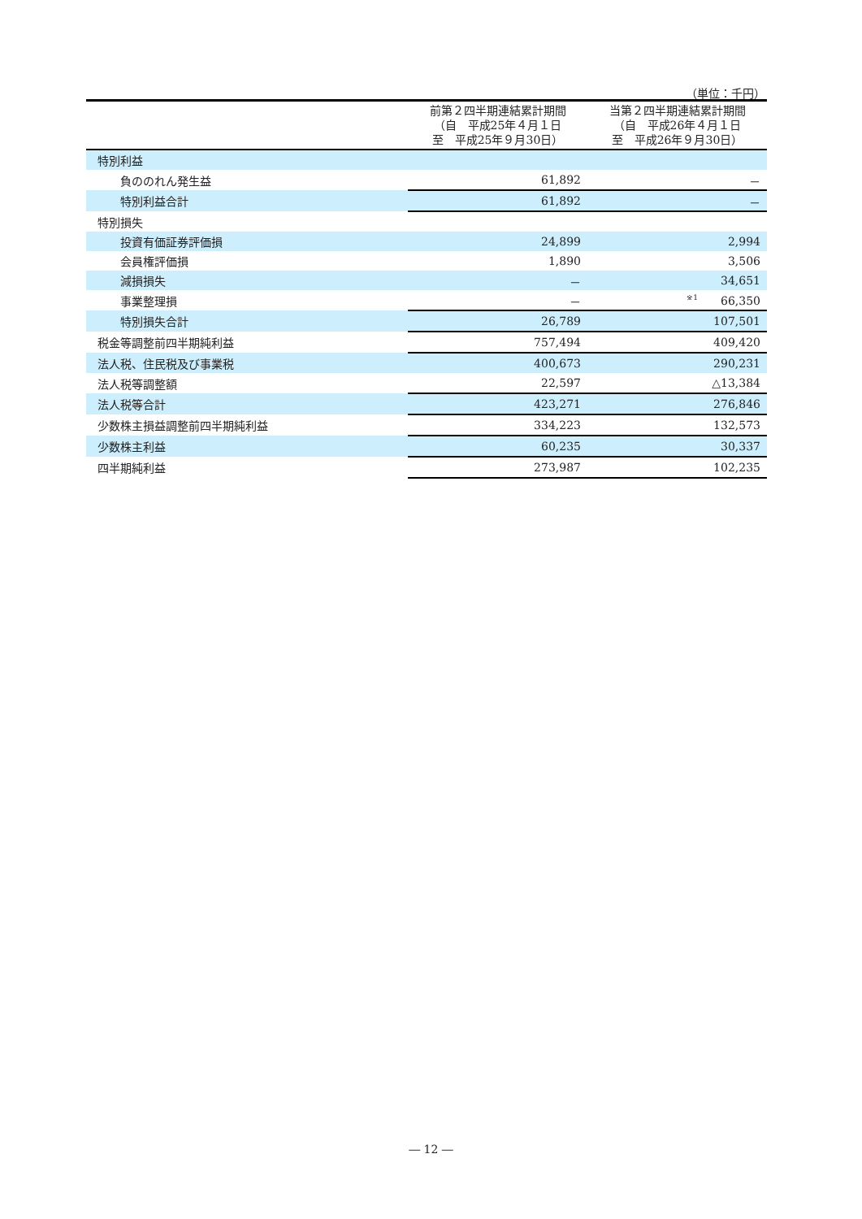（単位：千円）
| | 前第２四半期連結累計期間 （自 平成25年４月１日 至 平成25年９月30日） | 当第２四半期連結累計期間 （自 平成26年４月１日 至 平成26年９月30日） |
| --- | --- | --- |
| 特別利益 | | |
| 負ののれん発生益 | 61,892 | － |
| 特別利益合計 | 61,892 | － |
| 特別損失 | | |
| 投資有価証券評価損 | 24,899 | 2,994 |
| 会員権評価損 | 1,890 | 3,506 |
| 減損損失 | － | 34,651 |
| 事業整理損 | － | <sup>※1</sup> 66,350 |
| 特別損失合計 | 26,789 | 107,501 |
| 税金等調整前四半期純利益 | 757,494 | 409,420 |
| 法人税、住民税及び事業税 | 400,673 | 290,231 |
| 法人税等調整額 | 22,597 | △13,384 |
| 法人税等合計 | 423,271 | 276,846 |
| 少数株主損益調整前四半期純利益 | 334,223 | 132,573 |
| 少数株主利益 | 60,235 | 30,337 |
| 四半期純利益 | 273,987 | 102,235 |
― 12 ―